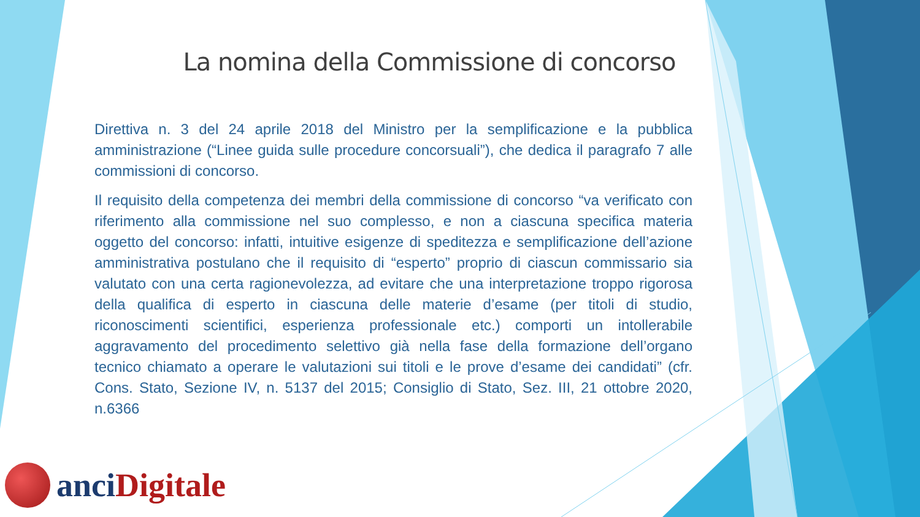La nomina della Commissione di concorso
Direttiva n. 3 del 24 aprile 2018 del Ministro per la semplificazione e la pubblica amministrazione (“Linee guida sulle procedure concorsuali”), che dedica il paragrafo 7 alle commissioni di concorso.
Il requisito della competenza dei membri della commissione di concorso “va verificato con riferimento alla commissione nel suo complesso, e non a ciascuna specifica materia oggetto del concorso: infatti, intuitive esigenze di speditezza e semplificazione dell’azione amministrativa postulano che il requisito di “esperto” proprio di ciascun commissario sia valutato con una certa ragionevolezza, ad evitare che una interpretazione troppo rigorosa della qualifica di esperto in ciascuna delle materie d’esame (per titoli di studio, riconoscimenti scientifici, esperienza professionale etc.) comporti un intollerabile aggravamento del procedimento selettivo già nella fase della formazione dell’organo tecnico chiamato a operare le valutazioni sui titoli e le prove d’esame dei candidati” (cfr. Cons. Stato, Sezione IV, n. 5137 del 2015; Consiglio di Stato, Sez. III, 21 ottobre 2020, n.6366
anci Digitale